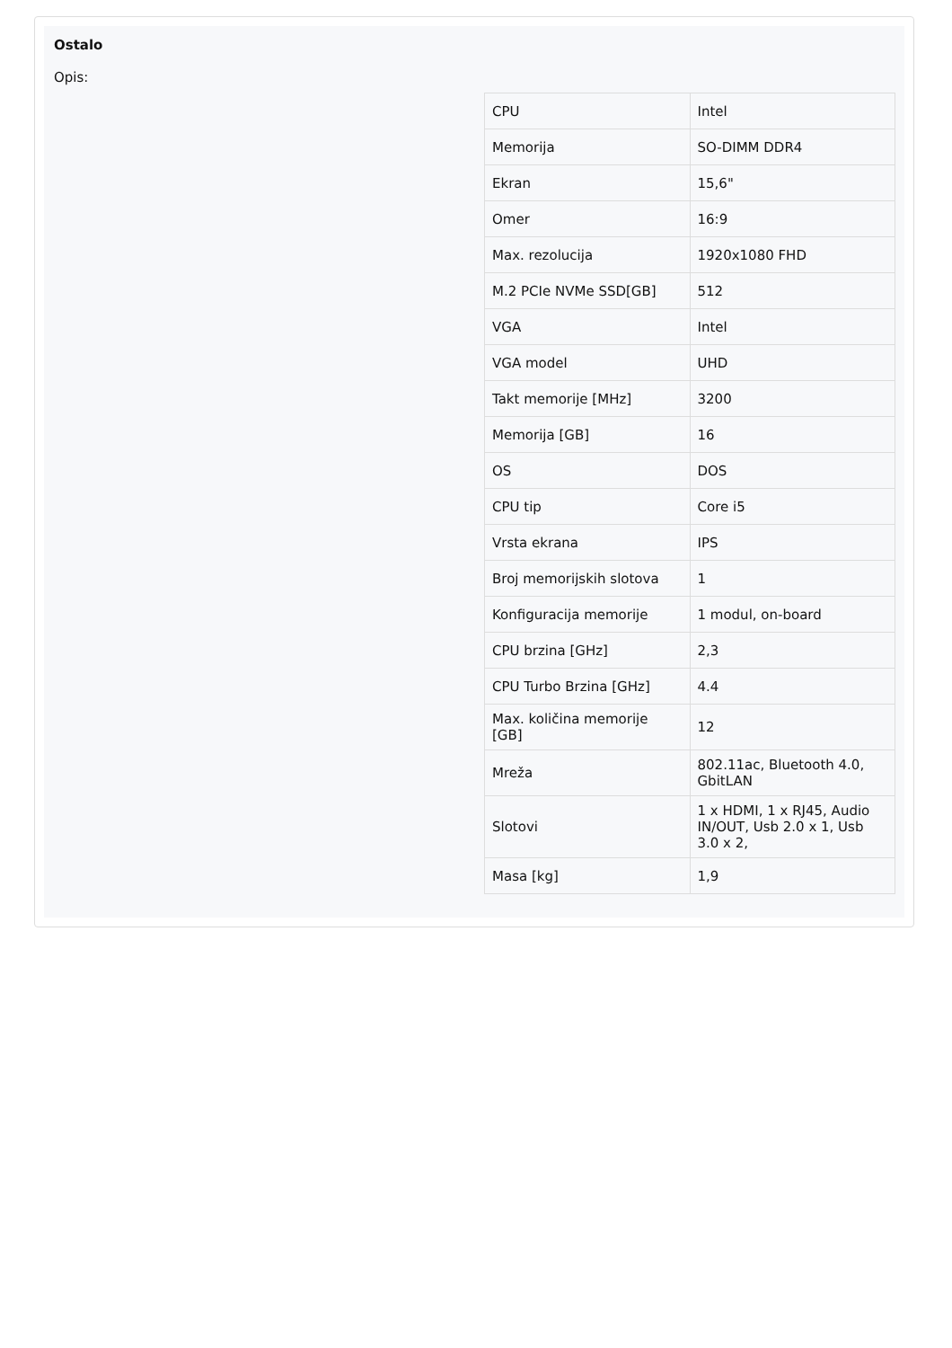Ostalo
Opis:
| CPU | Intel |
| Memorija | SO-DIMM DDR4 |
| Ekran | 15,6" |
| Omer | 16:9 |
| Max. rezolucija | 1920x1080 FHD |
| M.2 PCIe NVMe SSD[GB] | 512 |
| VGA | Intel |
| VGA model | UHD |
| Takt memorije [MHz] | 3200 |
| Memorija [GB] | 16 |
| OS | DOS |
| CPU tip | Core i5 |
| Vrsta ekrana | IPS |
| Broj memorijskih slotova | 1 |
| Konfiguracija memorije | 1 modul, on-board |
| CPU brzina [GHz] | 2,3 |
| CPU Turbo Brzina [GHz] | 4.4 |
| Max. količina memorije [GB] | 12 |
| Mreža | 802.11ac, Bluetooth 4.0, GbitLAN |
| Slotovi | 1 x HDMI, 1 x RJ45, Audio IN/OUT, Usb 2.0 x 1, Usb 3.0 x 2, |
| Masa [kg] | 1,9 |